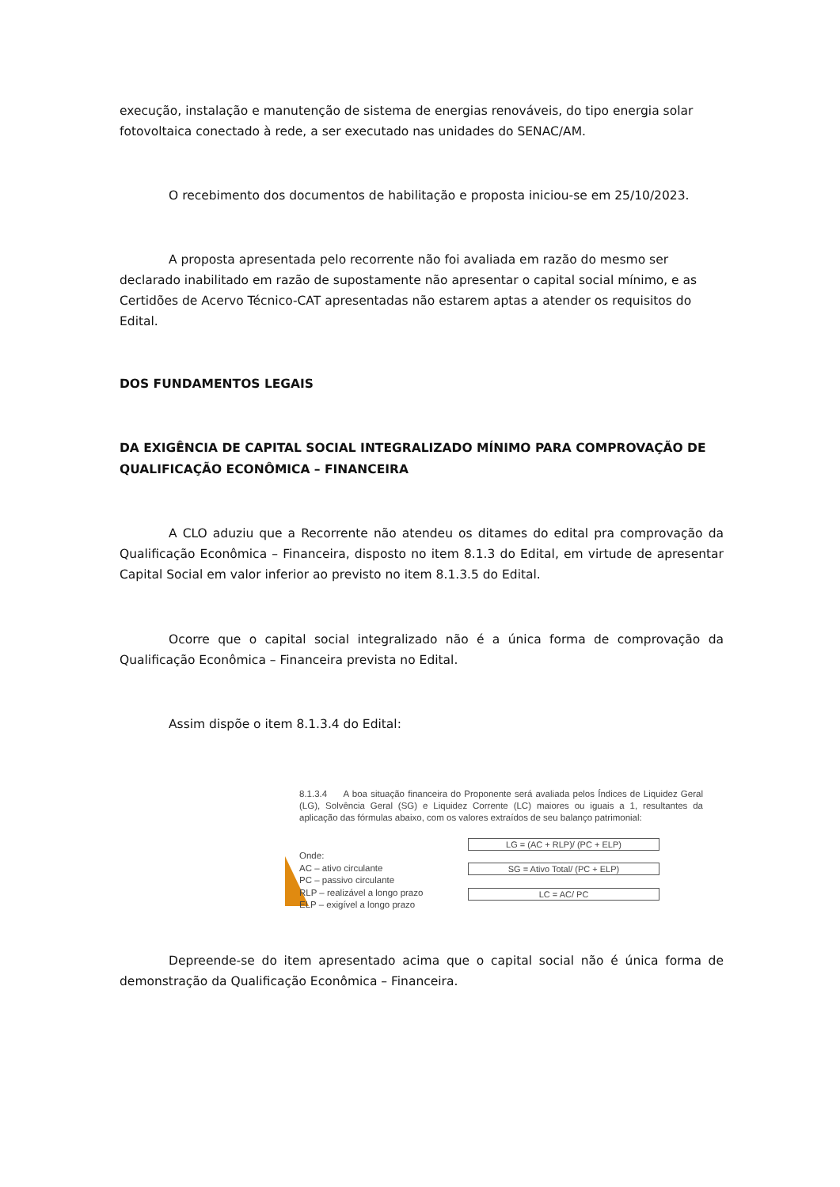execução, instalação e manutenção de sistema de energias renováveis, do tipo energia solar fotovoltaica conectado à rede, a ser executado nas unidades do SENAC/AM.
O recebimento dos documentos de habilitação e proposta iniciou-se em 25/10/2023.
A proposta apresentada pelo recorrente não foi avaliada em razão do mesmo ser declarado inabilitado em razão de supostamente não apresentar o capital social mínimo, e as Certidões de Acervo Técnico-CAT apresentadas não estarem aptas a atender os requisitos do Edital.
DOS FUNDAMENTOS LEGAIS
DA EXIGÊNCIA DE CAPITAL SOCIAL INTEGRALIZADO MÍNIMO PARA COMPROVAÇÃO DE QUALIFICAÇÃO ECONÔMICA – FINANCEIRA
A CLO aduziu que a Recorrente não atendeu os ditames do edital pra comprovação da Qualificação Econômica – Financeira, disposto no item 8.1.3 do Edital, em virtude de apresentar Capital Social em valor inferior ao previsto no item 8.1.3.5 do Edital.
Ocorre que o capital social integralizado não é a única forma de comprovação da Qualificação Econômica – Financeira prevista no Edital.
Assim dispõe o item 8.1.3.4 do Edital:
8.1.3.4 A boa situação financeira do Proponente será avaliada pelos Índices de Liquidez Geral (LG), Solvência Geral (SG) e Liquidez Corrente (LC) maiores ou iguais a 1, resultantes da aplicação das fórmulas abaixo, com os valores extraídos de seu balanço patrimonial:
Onde:
AC – ativo circulante
PC – passivo circulante
RLP – realizável a longo prazo
ELP – exigível a longo prazo
LG = (AC + RLP)/ (PC + ELP)
SG = Ativo Total/ (PC + ELP)
LC = AC/ PC
Depreende-se do item apresentado acima que o capital social não é única forma de demonstração da Qualificação Econômica – Financeira.